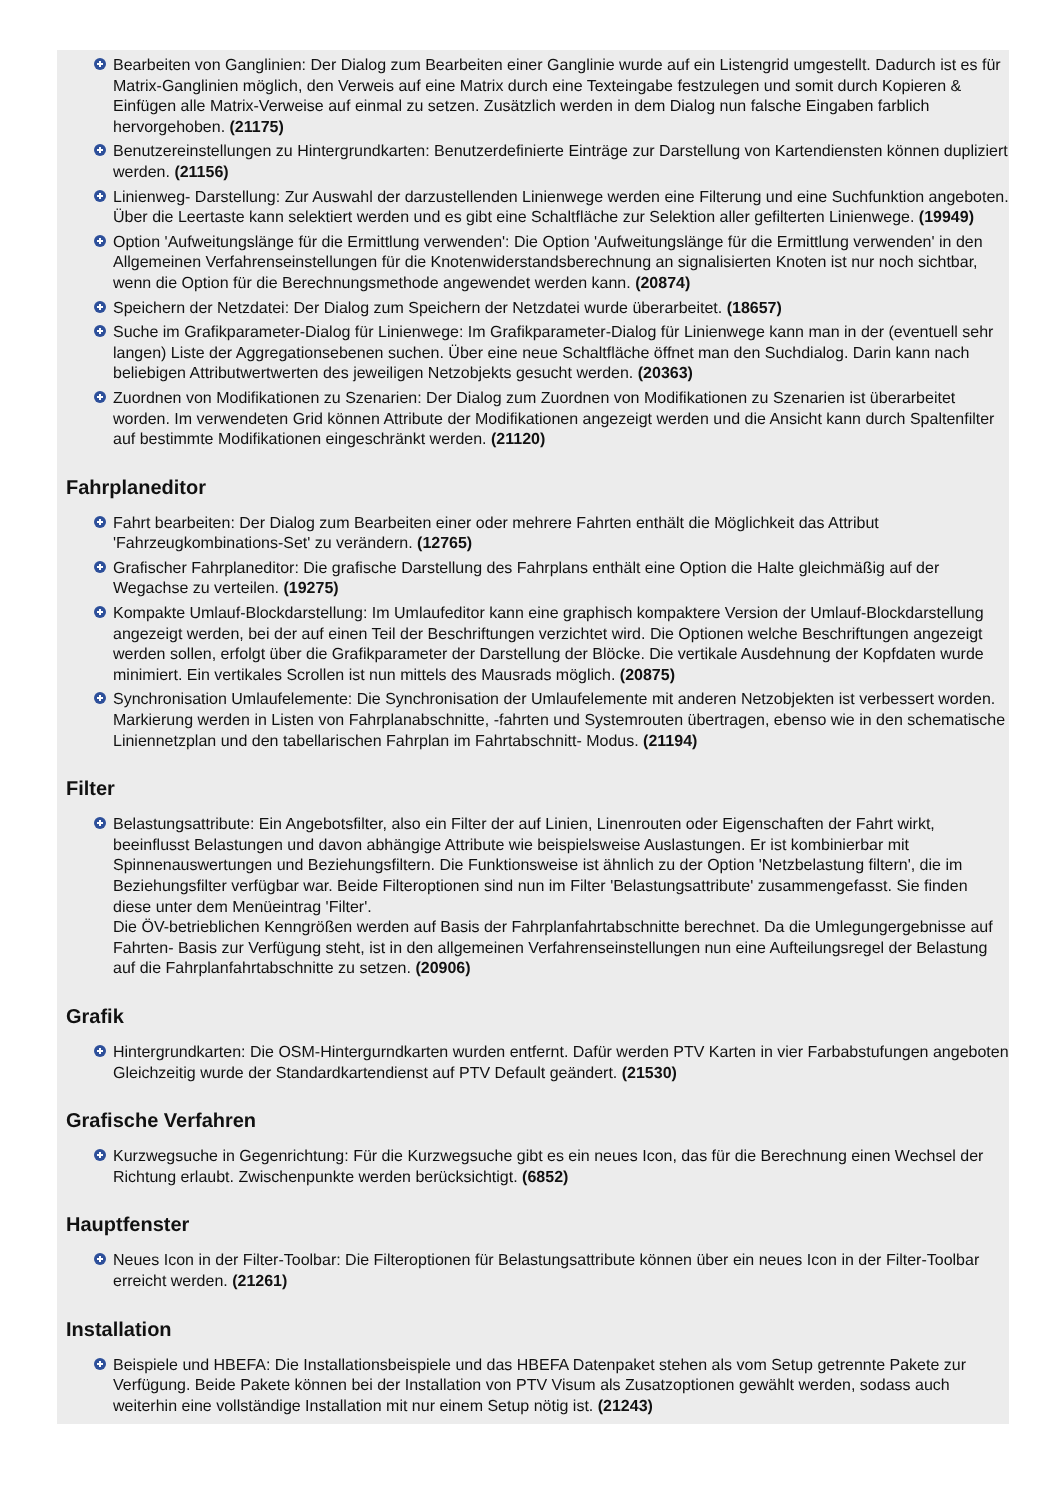Bearbeiten von Ganglinien: Der Dialog zum Bearbeiten einer Ganglinie wurde auf ein Listengrid umgestellt. Dadurch ist es für Matrix-Ganglinien möglich, den Verweis auf eine Matrix durch eine Texteingabe festzulegen und somit durch Kopieren & Einfügen alle Matrix-Verweise auf einmal zu setzen. Zusätzlich werden in dem Dialog nun falsche Eingaben farblich hervorgehoben. (21175)
Benutzereinstellungen zu Hintergrundkarten: Benutzerdefinierte Einträge zur Darstellung von Kartendiensten können dupliziert werden. (21156)
Linienweg- Darstellung: Zur Auswahl der darzustellenden Linienwege werden eine Filterung und eine Suchfunktion angeboten. Über die Leertaste kann selektiert werden und es gibt eine Schaltfläche zur Selektion aller gefilterten Linienwege. (19949)
Option 'Aufweitungslänge für die Ermittlung verwenden': Die Option 'Aufweitungslänge für die Ermittlung verwenden' in den Allgemeinen Verfahrenseinstellungen für die Knotenwiderstandsberechnung an signalisierten Knoten ist nur noch sichtbar, wenn die Option für die Berechnungsmethode angewendet werden kann. (20874)
Speichern der Netzdatei: Der Dialog zum Speichern der Netzdatei wurde überarbeitet. (18657)
Suche im Grafikparameter-Dialog für Linienwege: Im Grafikparameter-Dialog für Linienwege kann man in der (eventuell sehr langen) Liste der Aggregationsebenen suchen. Über eine neue Schaltfläche öffnet man den Suchdialog. Darin kann nach beliebigen Attributwertwerten des jeweiligen Netzobjekts gesucht werden. (20363)
Zuordnen von Modifikationen zu Szenarien: Der Dialog zum Zuordnen von Modifikationen zu Szenarien ist überarbeitet worden. Im verwendeten Grid können Attribute der Modifikationen angezeigt werden und die Ansicht kann durch Spaltenfilter auf bestimmte Modifikationen eingeschränkt werden. (21120)
Fahrplaneditor
Fahrt bearbeiten: Der Dialog zum Bearbeiten einer oder mehrere Fahrten enthält die Möglichkeit das Attribut 'Fahrzeugkombinations-Set' zu verändern. (12765)
Grafischer Fahrplaneditor: Die grafische Darstellung des Fahrplans enthält eine Option die Halte gleichmäßig auf der Wegachse zu verteilen. (19275)
Kompakte Umlauf-Blockdarstellung: Im Umlaufeditor kann eine graphisch kompaktere Version der Umlauf-Blockdarstellung angezeigt werden, bei der auf einen Teil der Beschriftungen verzichtet wird. Die Optionen welche Beschriftungen angezeigt werden sollen, erfolgt über die Grafikparameter der Darstellung der Blöcke. Die vertikale Ausdehnung der Kopfdaten wurde minimiert. Ein vertikales Scrollen ist nun mittels des Mausrads möglich. (20875)
Synchronisation Umlaufelemente: Die Synchronisation der Umlaufelemente mit anderen Netzobjekten ist verbessert worden. Markierung werden in Listen von Fahrplanabschnitte, -fahrten und Systemrouten übertragen, ebenso wie in den schematische Liniennetzplan und den tabellarischen Fahrplan im Fahrtabschnitt- Modus. (21194)
Filter
Belastungsattribute: Ein Angebotsfilter, also ein Filter der auf Linien, Linenrouten oder Eigenschaften der Fahrt wirkt, beeinflusst Belastungen und davon abhängige Attribute wie beispielsweise Auslastungen. Er ist kombinierbar mit Spinnenauswertungen und Beziehungsfiltern. Die Funktionsweise ist ähnlich zu der Option 'Netzbelastung filtern', die im Beziehungsfilter verfügbar war. Beide Filteroptionen sind nun im Filter 'Belastungsattribute' zusammengefasst. Sie finden diese unter dem Menüeintrag 'Filter'.
Die ÖV-betrieblichen Kenngrößen werden auf Basis der Fahrplanfahrtabschnitte berechnet. Da die Umlegungergebnisse auf Fahrten- Basis zur Verfügung steht, ist in den allgemeinen Verfahrenseinstellungen nun eine Aufteilungsregel der Belastung auf die Fahrplanfahrtabschnitte zu setzen. (20906)
Grafik
Hintergrundkarten: Die OSM-Hintergurndkarten wurden entfernt. Dafür werden PTV Karten in vier Farbabstufungen angeboten Gleichzeitig wurde der Standardkartendienst auf PTV Default geändert. (21530)
Grafische Verfahren
Kurzwegsuche in Gegenrichtung: Für die Kurzwegsuche gibt es ein neues Icon, das für die Berechnung einen Wechsel der Richtung erlaubt. Zwischenpunkte werden berücksichtigt. (6852)
Hauptfenster
Neues Icon in der Filter-Toolbar: Die Filteroptionen für Belastungsattribute können über ein neues Icon in der Filter-Toolbar erreicht werden. (21261)
Installation
Beispiele und HBEFA: Die Installationsbeispiele und das HBEFA Datenpaket stehen als vom Setup getrennte Pakete zur Verfügung. Beide Pakete können bei der Installation von PTV Visum als Zusatzoptionen gewählt werden, sodass auch weiterhin eine vollständige Installation mit nur einem Setup nötig ist. (21243)